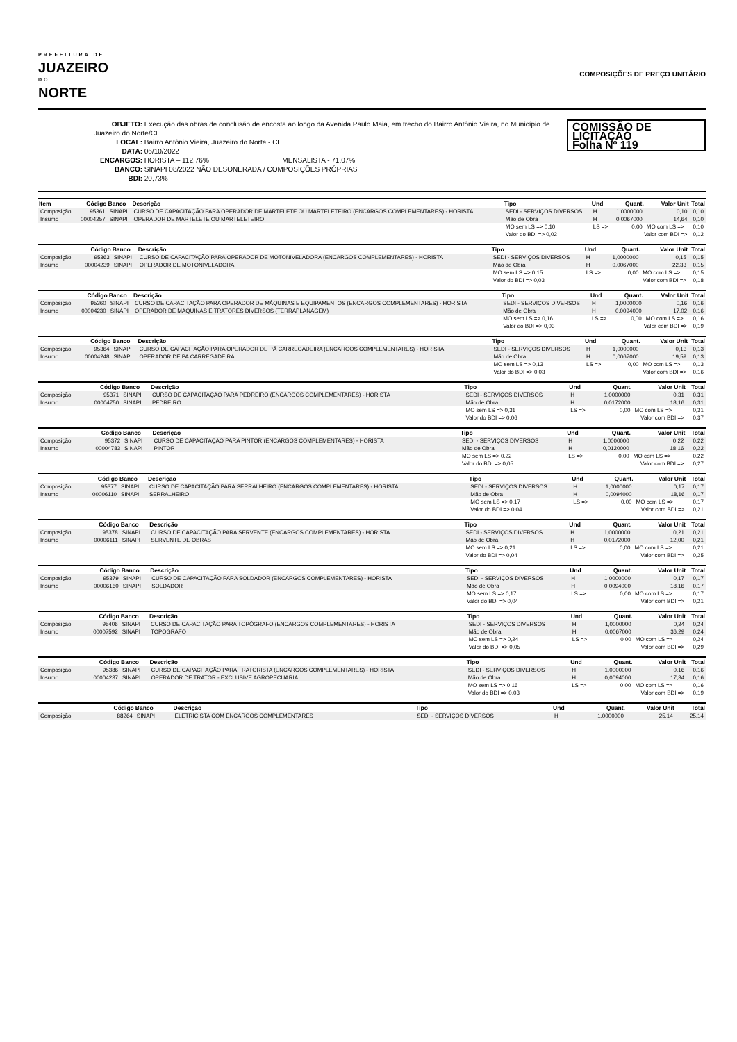PREFEITURA DE
JUAZEIRO
DO
NORTE
COMPOSIÇÕES DE PREÇO UNITÁRIO
OBJETO: Execução das obras de conclusão de encosta ao longo da Avenida Paulo Maia, em trecho do Bairro Antônio Vieira, no Município de Juazeiro do Norte/CE
LOCAL: Bairro Antônio Vieira, Juazeiro do Norte - CE
DATA: 06/10/2022
ENCARGOS: HORISTA – 112,76% MENSALISTA - 71,07%
BANCO: SINAPI 08/2022 NÃO DESONERADA / COMPOSIÇÕES PRÓPRIAS
BDI: 20,73%
COMISSÃO DE LICITAÇÃO
Folha Nº 119
| Item | Código | Banco | Descrição | Tipo | Und | Quant. | Valor Unit | Total |
| --- | --- | --- | --- | --- | --- | --- | --- | --- |
| Composição | 95361 | SINAPI | CURSO DE CAPACITAÇÃO PARA OPERADOR DE MARTELETE OU MARTELETEIRO (ENCARGOS COMPLEMENTARES) - HORISTA | SEDI - SERVIÇOS DIVERSOS | H | 1,0000000 | 0,10 | 0,10 |
| Insumo | 00004257 | SINAPI | OPERADOR DE MARTELETE OU MARTELETEIRO | Mão de Obra | H | 0,0067000 | 14,64 | 0,10 |
| | | | | MO sem LS => 0,10 | LS => | 0,00 | MO com LS => | 0,10 |
| | | | | Valor do BDI => 0,02 | Valor com BDI => | | | 0,12 |
| | Código | Banco | Descrição | Tipo | Und | Quant. | Valor Unit | Total |
| --- | --- | --- | --- | --- | --- | --- | --- | --- |
| Composição | 95363 | SINAPI | CURSO DE CAPACITAÇÃO PARA OPERADOR DE MOTONIVELADORA (ENCARGOS COMPLEMENTARES) - HORISTA | SEDI - SERVIÇOS DIVERSOS | H | 1,0000000 | 0,15 | 0,15 |
| Insumo | 00004239 | SINAPI | OPERADOR DE MOTONIVELADORA | Mão de Obra | H | 0,0067000 | 22,33 | 0,15 |
| | | | | MO sem LS => 0,15 | LS => | 0,00 | MO com LS => | 0,15 |
| | | | | Valor do BDI => 0,03 | Valor com BDI => | | | 0,18 |
| | Código | Banco | Descrição | Tipo | Und | Quant. | Valor Unit | Total |
| --- | --- | --- | --- | --- | --- | --- | --- | --- |
| Composição | 95360 | SINAPI | CURSO DE CAPACITAÇÃO PARA OPERADOR DE MÁQUINAS E EQUIPAMENTOS (ENCARGOS COMPLEMENTARES) - HORISTA | SEDI - SERVIÇOS DIVERSOS | H | 1,0000000 | 0,16 | 0,16 |
| Insumo | 00004230 | SINAPI | OPERADOR DE MAQUINAS E TRATORES DIVERSOS (TERRAPLANAGEM) | Mão de Obra | H | 0,0094000 | 17,02 | 0,16 |
| | | | | MO sem LS => 0,16 | LS => | 0,00 | MO com LS => | 0,16 |
| | | | | Valor do BDI => 0,03 | Valor com BDI => | | | 0,19 |
| | Código | Banco | Descrição | Tipo | Und | Quant. | Valor Unit | Total |
| --- | --- | --- | --- | --- | --- | --- | --- | --- |
| Composição | 95364 | SINAPI | CURSO DE CAPACITAÇÃO PARA OPERADOR DE PÁ CARREGADEIRA (ENCARGOS COMPLEMENTARES) - HORISTA | SEDI - SERVIÇOS DIVERSOS | H | 1,0000000 | 0,13 | 0,13 |
| Insumo | 00004248 | SINAPI | OPERADOR DE PA CARREGADEIRA | Mão de Obra | H | 0,0067000 | 19,59 | 0,13 |
| | | | | MO sem LS => 0,13 | LS => | 0,00 | MO com LS => | 0,13 |
| | | | | Valor do BDI => 0,03 | Valor com BDI => | | | 0,16 |
| | Código | Banco | Descrição | Tipo | Und | Quant. | Valor Unit | Total |
| --- | --- | --- | --- | --- | --- | --- | --- | --- |
| Composição | 95371 | SINAPI | CURSO DE CAPACITAÇÃO PARA PEDREIRO (ENCARGOS COMPLEMENTARES) - HORISTA | SEDI - SERVIÇOS DIVERSOS | H | 1,0000000 | 0,31 | 0,31 |
| Insumo | 00004750 | SINAPI | PEDREIRO | Mão de Obra | H | 0,0172000 | 18,16 | 0,31 |
| | | | | MO sem LS => 0,31 | LS => | 0,00 | MO com LS => | 0,31 |
| | | | | Valor do BDI => 0,06 | Valor com BDI => | | | 0,37 |
| | Código | Banco | Descrição | Tipo | Und | Quant. | Valor Unit | Total |
| --- | --- | --- | --- | --- | --- | --- | --- | --- |
| Composição | 95372 | SINAPI | CURSO DE CAPACITAÇÃO PARA PINTOR (ENCARGOS COMPLEMENTARES) - HORISTA | SEDI - SERVIÇOS DIVERSOS | H | 1,0000000 | 0,22 | 0,22 |
| Insumo | 00004783 | SINAPI | PINTOR | Mão de Obra | H | 0,0120000 | 18,16 | 0,22 |
| | | | | MO sem LS => 0,22 | LS => | 0,00 | MO com LS => | 0,22 |
| | | | | Valor do BDI => 0,05 | Valor com BDI => | | | 0,27 |
| | Código | Banco | Descrição | Tipo | Und | Quant. | Valor Unit | Total |
| --- | --- | --- | --- | --- | --- | --- | --- | --- |
| Composição | 95377 | SINAPI | CURSO DE CAPACITAÇÃO PARA SERRALHEIRO (ENCARGOS COMPLEMENTARES) - HORISTA | SEDI - SERVIÇOS DIVERSOS | H | 1,0000000 | 0,17 | 0,17 |
| Insumo | 00006110 | SINAPI | SERRALHEIRO | Mão de Obra | H | 0,0094000 | 18,16 | 0,17 |
| | | | | MO sem LS => 0,17 | LS => | 0,00 | MO com LS => | 0,17 |
| | | | | Valor do BDI => 0,04 | Valor com BDI => | | | 0,21 |
| | Código | Banco | Descrição | Tipo | Und | Quant. | Valor Unit | Total |
| --- | --- | --- | --- | --- | --- | --- | --- | --- |
| Composição | 95378 | SINAPI | CURSO DE CAPACITAÇÃO PARA SERVENTE (ENCARGOS COMPLEMENTARES) - HORISTA | SEDI - SERVIÇOS DIVERSOS | H | 1,0000000 | 0,21 | 0,21 |
| Insumo | 00006111 | SINAPI | SERVENTE DE OBRAS | Mão de Obra | H | 0,0172000 | 12,00 | 0,21 |
| | | | | MO sem LS => 0,21 | LS => | 0,00 | MO com LS => | 0,21 |
| | | | | Valor do BDI => 0,04 | Valor com BDI => | | | 0,25 |
| | Código | Banco | Descrição | Tipo | Und | Quant. | Valor Unit | Total |
| --- | --- | --- | --- | --- | --- | --- | --- | --- |
| Composição | 95379 | SINAPI | CURSO DE CAPACITAÇÃO PARA SOLDADOR (ENCARGOS COMPLEMENTARES) - HORISTA | SEDI - SERVIÇOS DIVERSOS | H | 1,0000000 | 0,17 | 0,17 |
| Insumo | 00006160 | SINAPI | SOLDADOR | Mão de Obra | H | 0,0094000 | 18,16 | 0,17 |
| | | | | MO sem LS => 0,17 | LS => | 0,00 | MO com LS => | 0,17 |
| | | | | Valor do BDI => 0,04 | Valor com BDI => | | | 0,21 |
| | Código | Banco | Descrição | Tipo | Und | Quant. | Valor Unit | Total |
| --- | --- | --- | --- | --- | --- | --- | --- | --- |
| Composição | 95406 | SINAPI | CURSO DE CAPACITAÇÃO PARA TOPÓGRAFO (ENCARGOS COMPLEMENTARES) - HORISTA | SEDI - SERVIÇOS DIVERSOS | H | 1,0000000 | 0,24 | 0,24 |
| Insumo | 00007592 | SINAPI | TOPOGRAFO | Mão de Obra | H | 0,0067000 | 36,29 | 0,24 |
| | | | | MO sem LS => 0,24 | LS => | 0,00 | MO com LS => | 0,24 |
| | | | | Valor do BDI => 0,05 | Valor com BDI => | | | 0,29 |
| | Código | Banco | Descrição | Tipo | Und | Quant. | Valor Unit | Total |
| --- | --- | --- | --- | --- | --- | --- | --- | --- |
| Composição | 95386 | SINAPI | CURSO DE CAPACITAÇÃO PARA TRATORISTA (ENCARGOS COMPLEMENTARES) - HORISTA | SEDI - SERVIÇOS DIVERSOS | H | 1,0000000 | 0,16 | 0,16 |
| Insumo | 00004237 | SINAPI | OPERADOR DE TRATOR - EXCLUSIVE AGROPECUARIA | Mão de Obra | H | 0,0094000 | 17,34 | 0,16 |
| | | | | MO sem LS => 0,16 | LS => | 0,00 | MO com LS => | 0,16 |
| | | | | Valor do BDI => 0,03 | Valor com BDI => | | | 0,19 |
| | Código | Banco | Descrição | Tipo | Und | Quant. | Valor Unit | Total |
| --- | --- | --- | --- | --- | --- | --- | --- | --- |
| Composição | 88264 | SINAPI | ELETRICISTA COM ENCARGOS COMPLEMENTARES | SEDI - SERVIÇOS DIVERSOS | H | 1,0000000 | 25,14 | 25,14 |